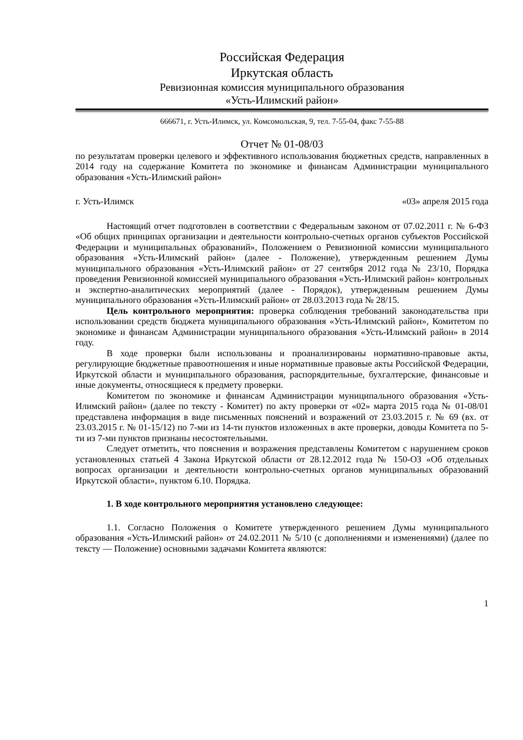Российская Федерация
Иркутская область
Ревизионная комиссия муниципального образования
«Усть-Илимский район»
666671, г. Усть-Илимск, ул. Комсомольская, 9, тел. 7-55-04, факс 7-55-88
Отчет № 01-08/03
по результатам проверки целевого и эффективного использования бюджетных средств, направленных в 2014 году на содержание Комитета по экономике и финансам Администрации муниципального образования «Усть-Илимский район»
г. Усть-Илимск «03» апреля 2015 года
Настоящий отчет подготовлен в соответствии с Федеральным законом от 07.02.2011 г. № 6-ФЗ «Об общих принципах организации и деятельности контрольно-счетных органов субъектов Российской Федерации и муниципальных образований», Положением о Ревизионной комиссии муниципального образования «Усть-Илимский район» (далее - Положение), утвержденным решением Думы муниципального образования «Усть-Илимский район» от 27 сентября 2012 года № 23/10, Порядка проведения Ревизионной комиссией муниципального образования «Усть-Илимский район» контрольных и экспертно-аналитических мероприятий (далее - Порядок), утвержденным решением Думы муниципального образования «Усть-Илимский район» от 28.03.2013 года № 28/15.
Цель контрольного мероприятия: проверка соблюдения требований законодательства при использовании средств бюджета муниципального образования «Усть-Илимский район», Комитетом по экономике и финансам Администрации муниципального образования «Усть-Илимский район» в 2014 году.
В ходе проверки были использованы и проанализированы нормативно-правовые акты, регулирующие бюджетные правоотношения и иные нормативные правовые акты Российской Федерации, Иркутской области и муниципального образования, распорядительные, бухгалтерские, финансовые и иные документы, относящиеся к предмету проверки.
Комитетом по экономике и финансам Администрации муниципального образования «Усть-Илимский район» (далее по тексту - Комитет) по акту проверки от «02» марта 2015 года № 01-08/01 представлена информация в виде письменных пояснений и возражений от 23.03.2015 г. № 69 (вх. от 23.03.2015 г. № 01-15/12) по 7-ми из 14-ти пунктов изложенных в акте проверки, доводы Комитета по 5-ти из 7-ми пунктов признаны несостоятельными.
Следует отметить, что пояснения и возражения представлены Комитетом с нарушением сроков установленных статьей 4 Закона Иркутской области от 28.12.2012 года № 150-ОЗ «Об отдельных вопросах организации и деятельности контрольно-счетных органов муниципальных образований Иркутской области», пунктом 6.10. Порядка.
1. В ходе контрольного мероприятия установлено следующее:
1.1. Согласно Положения о Комитете утвержденного решением Думы муниципального образования «Усть-Илимский район» от 24.02.2011 № 5/10 (с дополнениями и изменениями) (далее по тексту — Положение) основными задачами Комитета являются:
1